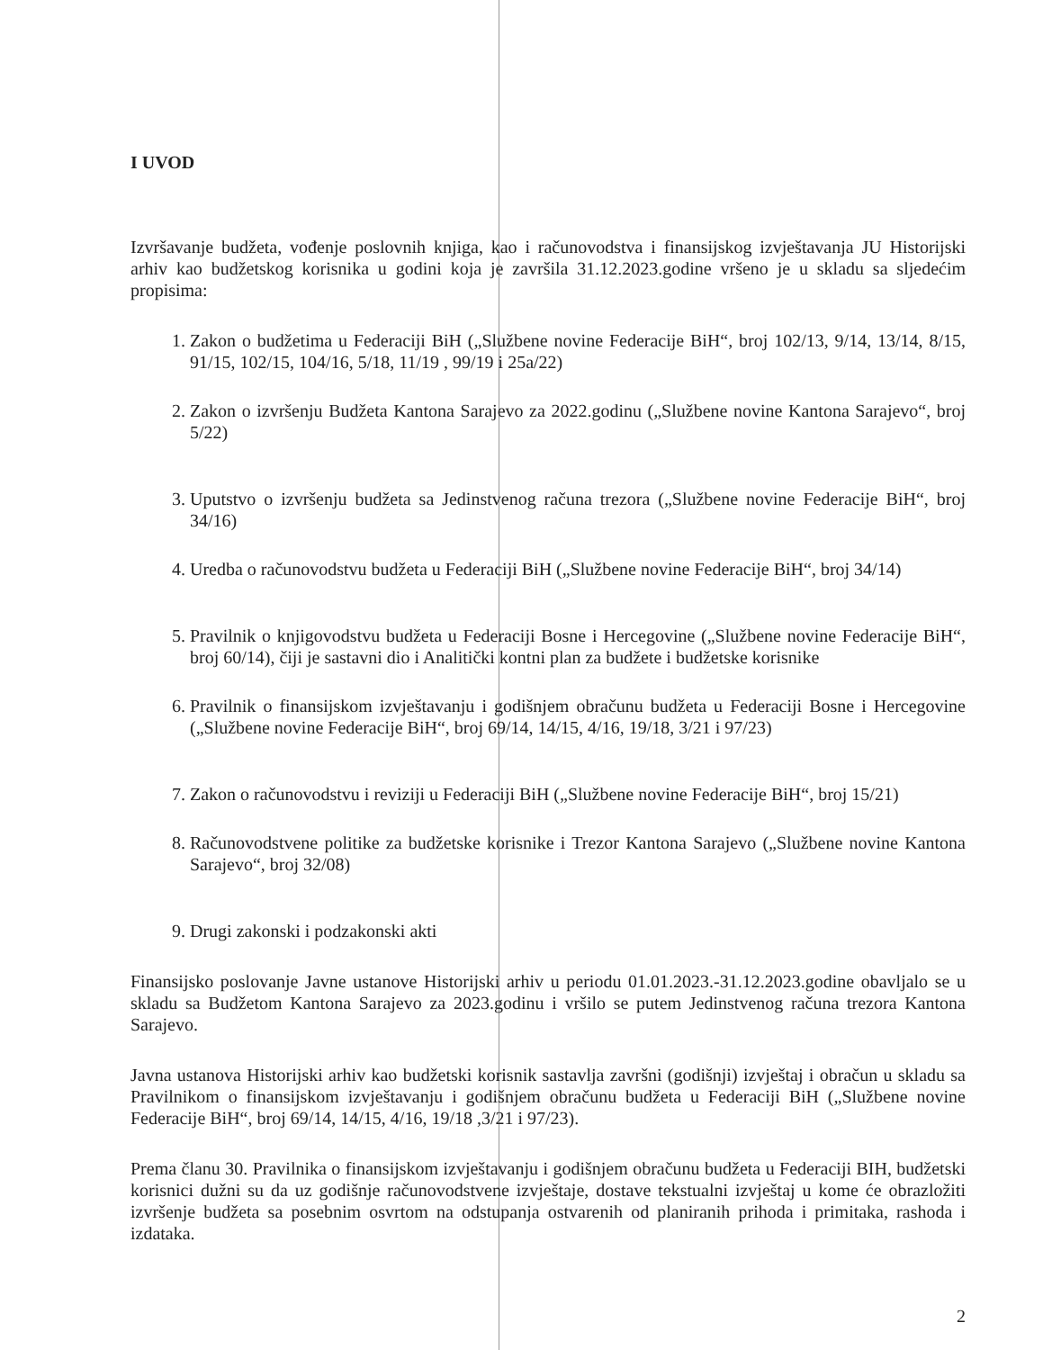I UVOD
Izvršavanje budžeta, vođenje poslovnih knjiga, kao i računovodstva i finansijskog izvještavanja JU Historijski arhiv kao budžetskog korisnika u godini koja je završila 31.12.2023.godine vršeno je u skladu sa sljedećim propisima:
1. Zakon o budžetima u Federaciji BiH („Službene novine Federacije BiH“, broj 102/13, 9/14, 13/14, 8/15, 91/15, 102/15, 104/16, 5/18, 11/19 , 99/19 i 25a/22)
2. Zakon o izvršenju Budžeta Kantona Sarajevo za 2022.godinu („Službene novine Kantona Sarajevo“, broj 5/22)
3. Uputstvo o izvršenju budžeta sa Jedinstvenog računa trezora („Službene novine Federacije BiH“, broj 34/16)
4. Uredba o računovodstvu budžeta u Federaciji BiH („Službene novine Federacije BiH“, broj 34/14)
5. Pravilnik o knjigovodstvu budžeta u Federaciji Bosne i Hercegovine („Službene novine Federacije BiH“, broj 60/14), čiji je sastavni dio i Analitički kontni plan za budžete i budžetske korisnike
6. Pravilnik o finansijskom izvještavanju i godišnjem obračunu budžeta u Federaciji Bosne i Hercegovine („Službene novine Federacije BiH“, broj 69/14, 14/15, 4/16, 19/18, 3/21 i 97/23)
7. Zakon o računovodstvu i reviziji u Federaciji BiH („Službene novine Federacije BiH“, broj 15/21)
8. Računovodstvene politike za budžetske korisnike i Trezor Kantona Sarajevo („Službene novine Kantona Sarajevo“, broj 32/08)
9. Drugi zakonski i podzakonski akti
Finansijsko poslovanje Javne ustanove Historijski arhiv u periodu 01.01.2023.-31.12.2023.godine obavljalo se u skladu sa Budžetom Kantona Sarajevo za 2023.godinu i vršilo se putem Jedinstvenog računa trezora Kantona Sarajevo.
Javna ustanova Historijski arhiv kao budžetski korisnik sastavlja završni (godišnji) izvještaj i obračun u skladu sa Pravilnikom o finansijskom izvještavanju i godišnjem obračunu budžeta u Federaciji BiH („Službene novine Federacije BiH“, broj 69/14, 14/15, 4/16, 19/18 ,3/21 i 97/23).
Prema članu 30. Pravilnika o finansijskom izvještavanju i godišnjem obračunu budžeta u Federaciji BIH, budžetski korisnici dužni su da uz godišnje računovodstvene izvještaje, dostave tekstualni izvještaj u kome će obrazložiti izvršenje budžeta sa posebnim osvrtom na odstupanja ostvarenih od planiranih prihoda i primitaka, rashoda i izdataka.
2